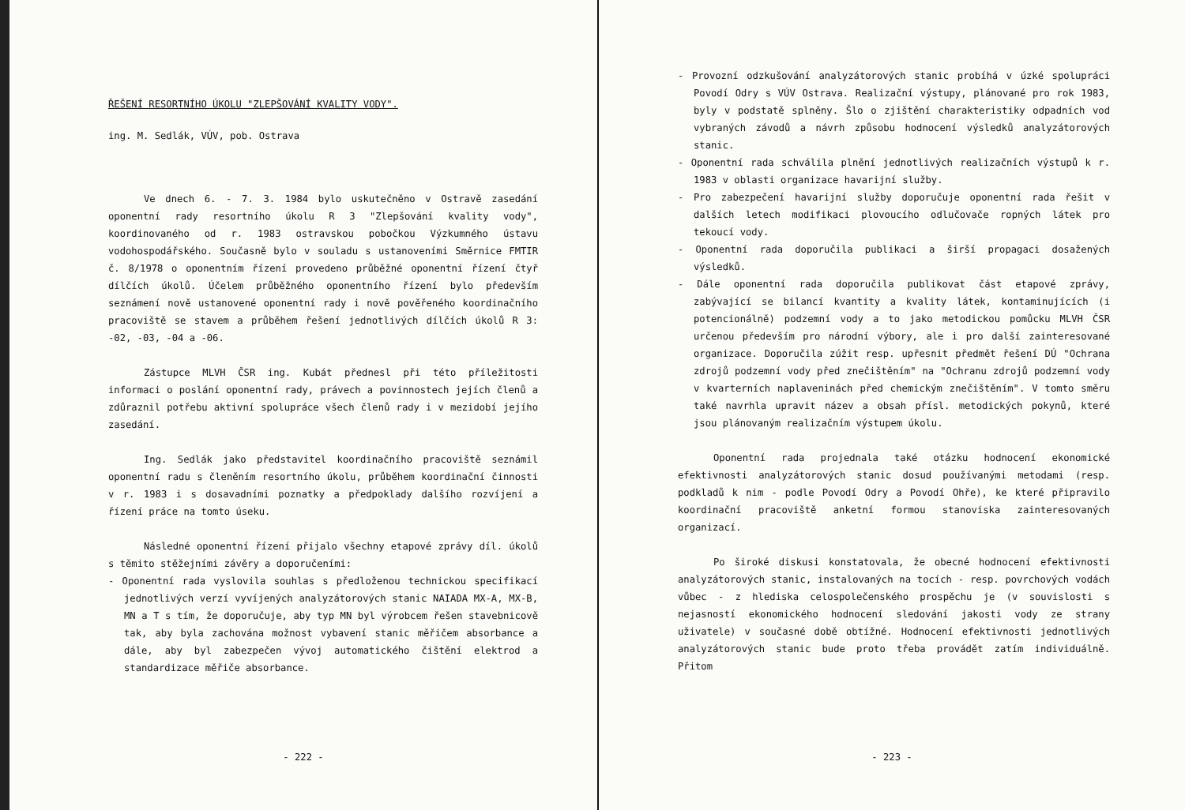ŘEŠENÍ RESORTNÍHO ÚKOLU "ZLEPŠOVÁNÍ KVALITY VODY".
ing. M. Sedlák, VÚV, pob. Ostrava
Ve dnech 6. - 7. 3. 1984 bylo uskutečněno v Ostravě zasedání oponentní rady resortního úkolu R 3 "Zlepšování kvality vody", koordinovaného od r. 1983 ostravskou pobočkou Výzkumného ústavu vodohospodářského. Současně bylo v souladu s ustanoveními Směrnice FMTIR č. 8/1978 o oponentním řízení provedeno průběžné oponentní řízení čtyř dílčích úkolů. Účelem průběžného oponentního řízení bylo především seznámení nově ustanovené oponentní rady i nově pověřeného koordinačního pracoviště se stavem a průběhem řešení jednotlivých dílčích úkolů R 3: -02, -03, -04 a -06.
Zástupce MLVH ČSR ing. Kubát přednesl při této příležitosti informaci o poslání oponentní rady, právech a povinnostech jejích členů a zdůraznil potřebu aktivní spolupráce všech členů rady i v mezidobí jejího zasedání.
Ing. Sedlák jako představitel koordinačního pracoviště seznámil oponentní radu s členěním resortního úkolu, průběhem koordinační činnosti v r. 1983 i s dosavadními poznatky a předpoklady dalšího rozvíjení a řízení práce na tomto úseku.
Následné oponentní řízení přijalo všechny etapové zprávy díl. úkolů s těmito stěžejními závěry a doporučeními:
- Oponentní rada vyslovila souhlas s předloženou technickou specifikací jednotlivých verzí vyvíjených analyzátorových stanic NAIADA MX-A, MX-B, MN a T s tím, že doporučuje, aby typ MN byl výrobcem řešen stavebnicově tak, aby byla zachována možnost vybavení stanic měřičem absorbance a dále, aby byl zabezpečen vývoj automatického čištění elektrod a standardizace měřiče absorbance.
- 222 -
- Provozní odzkušování analyzátorových stanic probíhá v úzké spolupráci Povodí Odry s VÚV Ostrava. Realizační výstupy, plánované pro rok 1983, byly v podstatě splněny. Šlo o zjištění charakteristiky odpadních vod vybraných závodů a návrh způsobu hodnocení výsledků analyzátorových stanic.
- Oponentní rada schválila plnění jednotlivých realizačních výstupů k r. 1983 v oblasti organizace havarijní služby.
- Pro zabezpečení havarijní služby doporučuje oponentní rada řešit v dalších letech modifikaci plovoucího odlučovače ropných látek pro tekoucí vody.
- Oponentní rada doporučila publikaci a širší propagaci dosažených výsledků.
- Dále oponentní rada doporučila publikovat část etapové zprávy, zabývající se bilancí kvantity a kvality látek, kontaminujících (i potencionálně) podzemní vody a to jako metodickou pomůcku MLVH ČSR určenou především pro národní výbory, ale i pro další zainteresované organizace. Doporučila zúžit resp. upřesnit předmět řešení DÚ "Ochrana zdrojů podzemní vody před znečištěním" na "Ochranu zdrojů podzemní vody v kvarterních naplaveninách před chemickým znečištěním". V tomto směru také navrhla upravit název a obsah přísl. metodických pokynů, které jsou plánovaným realizačním výstupem úkolu.
Oponentní rada projednala také otázku hodnocení ekonomické efektivnosti analyzátorových stanic dosud používanými metodami (resp. podkladů k nim - podle Povodí Odry a Povodí Ohře), ke které připravilo koordinační pracoviště anketní formou stanoviska zainteresovaných organizací.
Po široké diskusi konstatovala, že obecné hodnocení efektivnosti analyzátorových stanic, instalovaných na tocích - resp. povrchových vodách vůbec - z hlediska celospolečenského prospěchu je (v souvislosti s nejasností ekonomického hodnocení sledování jakosti vody ze strany uživatele) v současné době obtížné. Hodnocení efektivnosti jednotlivých analyzátorových stanic bude proto třeba provádět zatím individuálně. Přitom
- 223 -